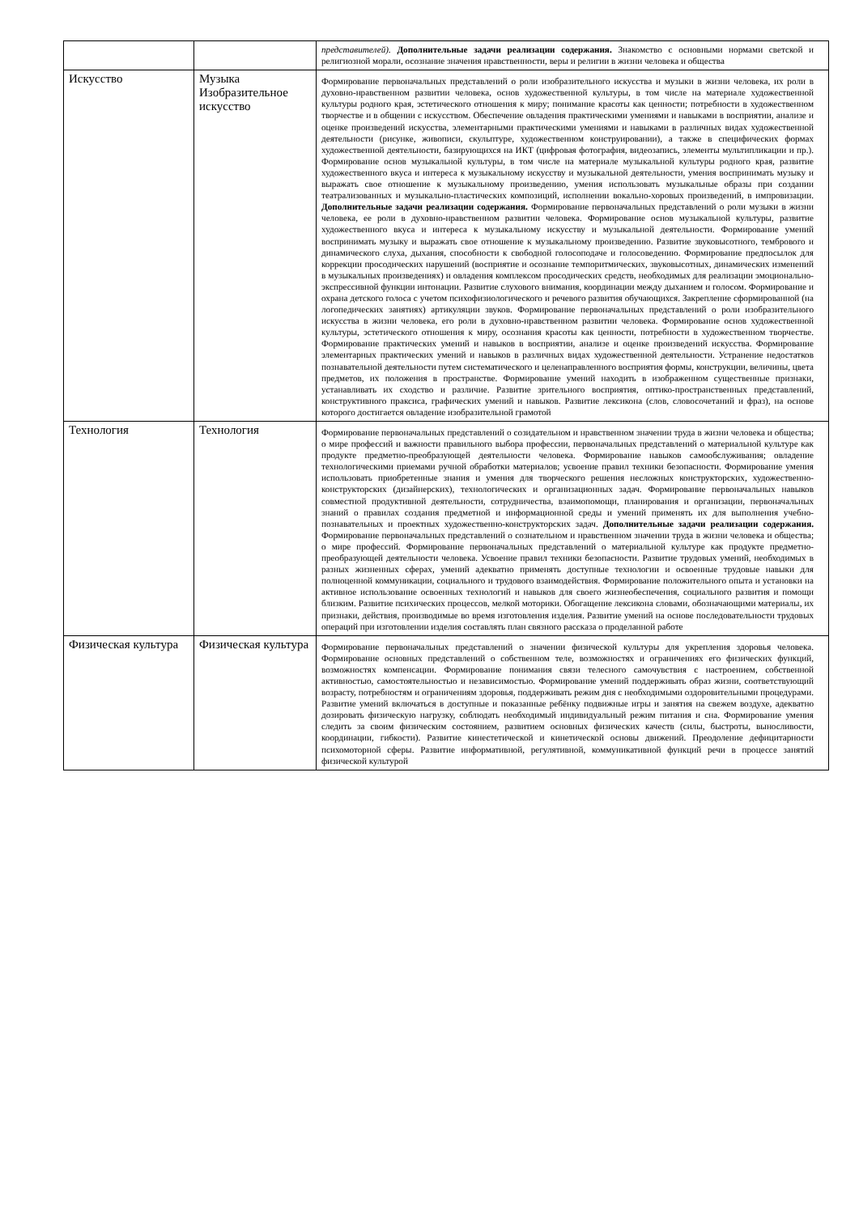| | | представителей). Дополнительные задачи реализации содержания. Знакомство с основными нормами светской и религиозной морали, осознание значения нравственности, веры и религии в жизни человека и общества |
| Искусство | Музыка Изобразительное искусство | Формирование первоначальных представлений о роли изобразительного искусства и музыки в жизни человека, их роли в духовно-нравственном развитии человека, основ художественной культуры, в том числе на материале художественной культуры родного края, эстетического отношения к миру; понимание красоты как ценности; потребности в художественном творчестве и в общении с искусством. Обеспечение овладения практическими умениями и навыками в восприятии, анализе и оценке произведений искусства, элементарными практическими умениями и навыками в различных видах художественной деятельности (рисунке, живописи, скульптуре, художественном конструировании), а также в специфических формах художественной деятельности, базирующихся на ИКТ (цифровая фотография, видеозапись, элементы мультипликации и пр.). Формирование основ музыкальной культуры, в том числе на материале музыкальной культуры родного края, развитие художественного вкуса и интереса к музыкальному искусству и музыкальной деятельности, умения воспринимать музыку и выражать свое отношение к музыкальному произведению, умения использовать музыкальные образы при создании театрализованных и музыкально-пластических композиций, исполнении вокально-хоровых произведений, в импровизации. Дополнительные задачи реализации содержания. Формирование первоначальных представлений о роли музыки в жизни человека, ее роли в духовно-нравственном развитии человека. Формирование основ музыкальной культуры, развитие художественного вкуса и интереса к музыкальному искусству и музыкальной деятельности. Формирование умений воспринимать музыку и выражать свое отношение к музыкальному произведению. Развитие звуковысотного, тембрового и динамического слуха, дыхания, способности к свободной голосоподаче и голосоведению. Формирование предпосылок для коррекции просодических нарушений (восприятие и осознание темпоритмических, звуковысотных, динамических изменений в музыкальных произведениях) и овладения комплексом просодических средств, необходимых для реализации эмоционально-экспрессивной функции интонации. Развитие слухового внимания, координации между дыханием и голосом. Формирование и охрана детского голоса с учетом психофизиологического и речевого развития обучающихся. Закрепление сформированной (на логопедических занятиях) артикуляции звуков. Формирование первоначальных представлений о роли изобразительного искусства в жизни человека, его роли в духовно-нравственном развитии человека. Формирование основ художественной культуры, эстетического отношения к миру, осознания красоты как ценности, потребности в художественном творчестве. Формирование практических умений и навыков в восприятии, анализе и оценке произведений искусства. Формирование элементарных практических умений и навыков в различных видах художественной деятельности. Устранение недостатков познавательной деятельности путем систематического и целенаправленного восприятия формы, конструкции, величины, цвета предметов, их положения в пространстве. Формирование умений находить в изображенном существенные признаки, устанавливать их сходство и различие. Развитие зрительного восприятия, оптико-пространственных представлений, конструктивного праксиса, графических умений и навыков. Развитие лексикона (слов, словосочетаний и фраз), на основе которого достигается овладение изобразительной грамотой |
| Технология | Технология | Формирование первоначальных представлений о созидательном и нравственном значении труда в жизни человека и общества; о мире профессий и важности правильного выбора профессии, первоначальных представлений о материальной культуре как продукте предметно-преобразующей деятельности человека. Формирование навыков самообслуживания; овладение технологическими приемами ручной обработки материалов; усвоение правил техники безопасности. Формирование умения использовать приобретенные знания и умения для творческого решения несложных конструкторских, художественно-конструкторских (дизайнерских), технологических и организационных задач. Формирование первоначальных навыков совместной продуктивной деятельности, сотрудничества, взаимопомощи, планирования и организации, первоначальных знаний о правилах создания предметной и информационной среды и умений применять их для выполнения учебно-познавательных и проектных художественно-конструкторских задач. Дополнительные задачи реализации содержания. Формирование первоначальных представлений о сознательном и нравственном значении труда в жизни человека и общества; о мире профессий. Формирование первоначальных представлений о материальной культуре как продукте предметно-преобразующей деятельности человека. Усвоение правил техники безопасности. Развитие трудовых умений, необходимых в разных жизненных сферах, умений адекватно применять доступные технологии и освоенные трудовые навыки для полноценной коммуникации, социального и трудового взаимодействия. Формирование положительного опыта и установки на активное использование освоенных технологий и навыков для своего жизнеобеспечения, социального развития и помощи близким. Развитие психических процессов, мелкой моторики. Обогащение лексикона словами, обозначающими материалы, их признаки, действия, производимые во время изготовления изделия. Развитие умений на основе последовательности трудовых операций при изготовлении изделия составлять план связного рассказа о проделанной работе |
| Физическая культура | Физическая культура | Формирование первоначальных представлений о значении физической культуры для укрепления здоровья человека. Формирование основных представлений о собственном теле, возможностях и ограничениях его физических функций, возможностях компенсации. Формирование понимания связи телесного самочувствия с настроением, собственной активностью, самостоятельностью и независимостью. Формирование умений поддерживать образ жизни, соответствующий возрасту, потребностям и ограничениям здоровья, поддерживать режим дня с необходимыми оздоровительными процедурами. Развитие умений включаться в доступные и показанные ребёнку подвижные игры и занятия на свежем воздухе, адекватно дозировать физическую нагрузку, соблюдать необходимый индивидуальный режим питания и сна. Формирование умения следить за своим физическим состоянием, развитием основных физических качеств (силы, быстроты, выносливости, координации, гибкости). Развитие кинестетической и кинетической основы движений. Преодоление дефицитарности психомоторной сферы. Развитие информативной, регулятивной, коммуникативной функций речи в процессе занятий физической культурой |